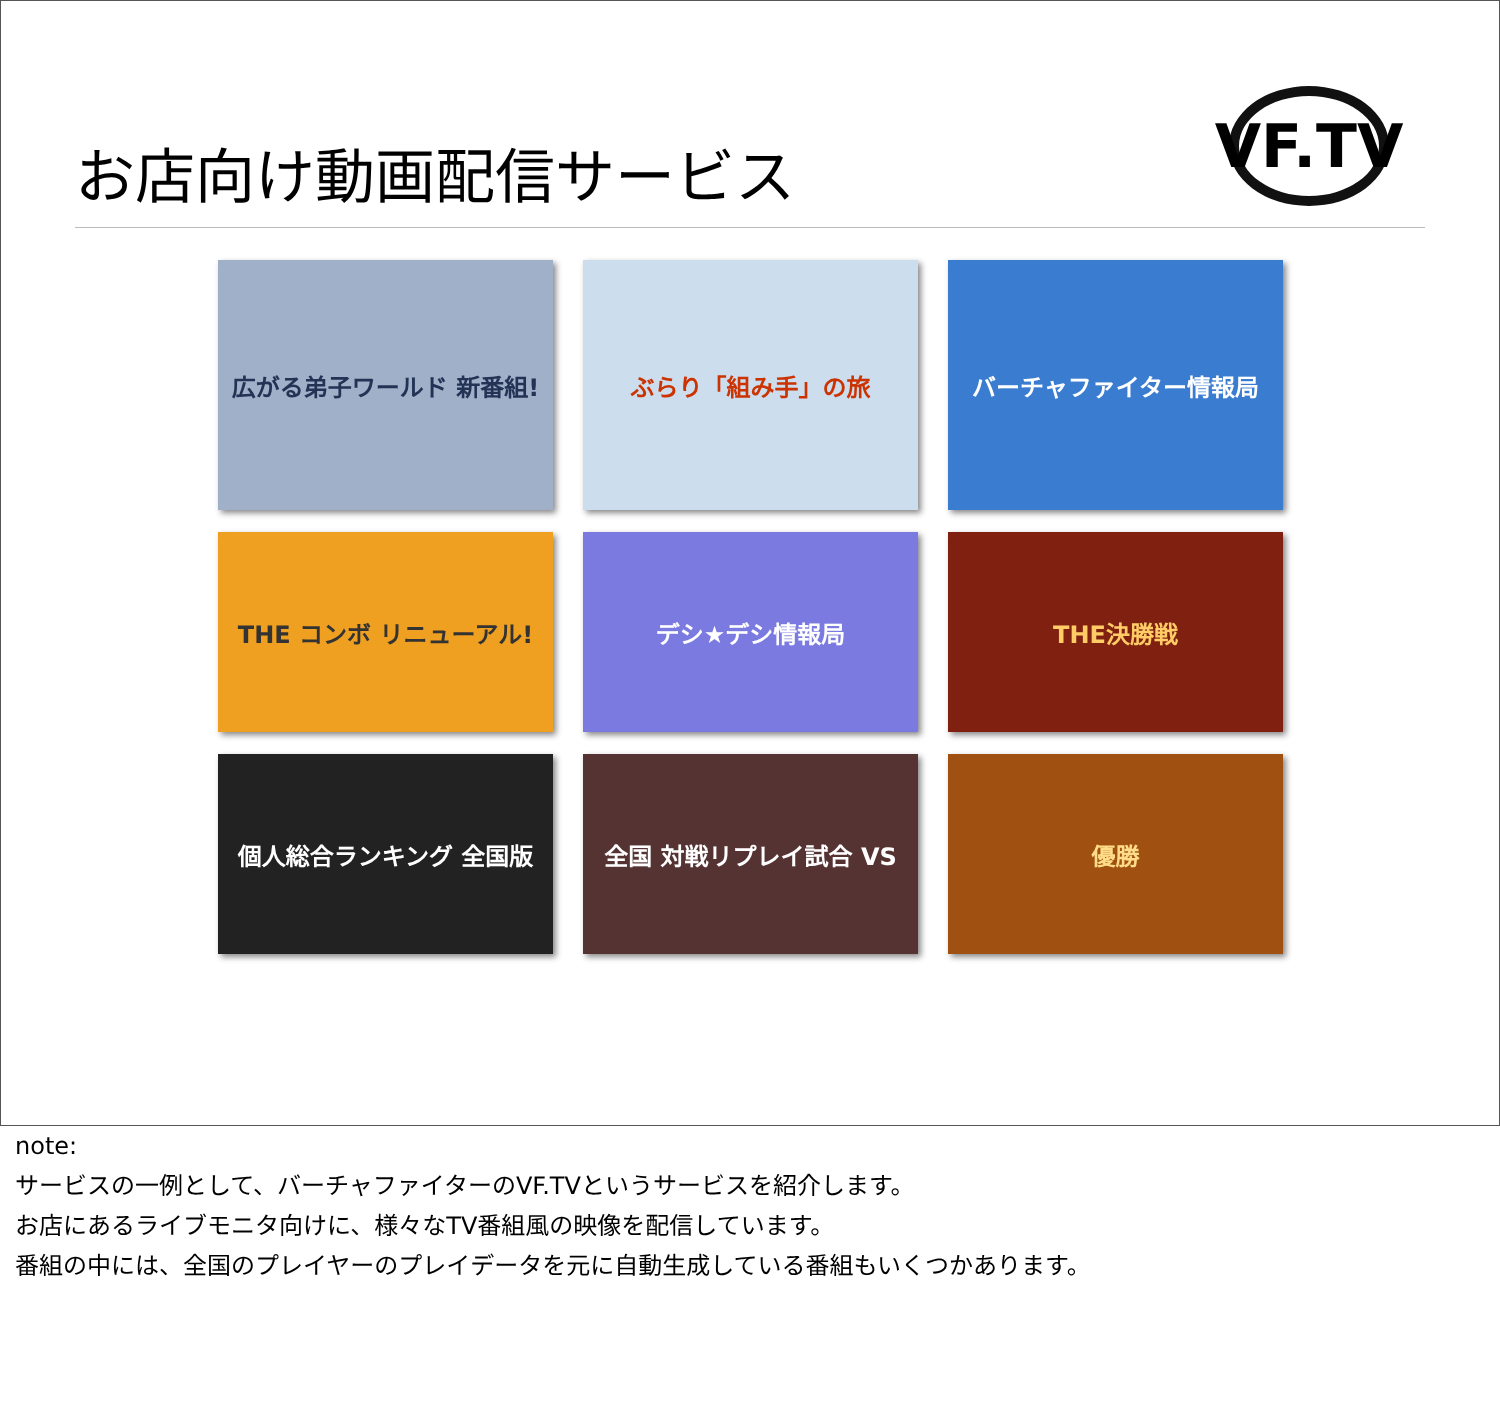お店向け動画配信サービス
VF.TV
広がる弟子ワールド 新番組!
ぶらり「組み手」の旅
バーチャファイター情報局
THE コンボ リニューアル!
デシ★デシ情報局
THE決勝戦
個人総合ランキング 全国版
全国 対戦リプレイ試合 VS
優勝
note:
サービスの一例として、バーチャファイターのVF.TVというサービスを紹介します。
お店にあるライブモニタ向けに、様々なTV番組風の映像を配信しています。
番組の中には、全国のプレイヤーのプレイデータを元に自動生成している番組もいくつかあります。